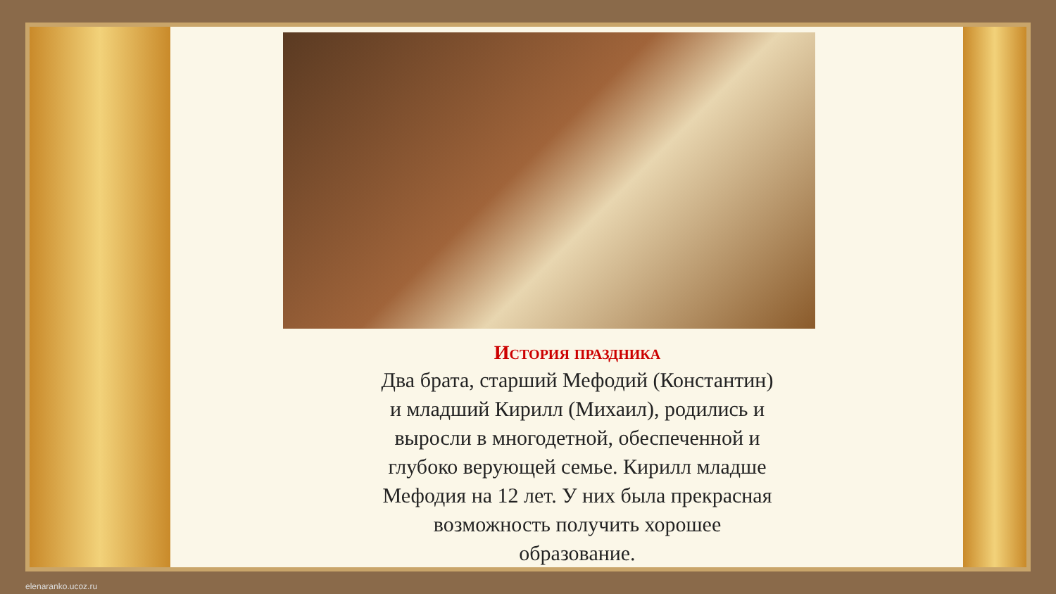История праздника
Два брата, старший Мефодий (Константин) и младший Кирилл (Михаил), родились и выросли в многодетной, обеспеченной и глубоко верующей семье. Кирилл младше Мефодия на 12 лет. У них была прекрасная возможность получить хорошее образование.
elenaranko.ucoz.ru